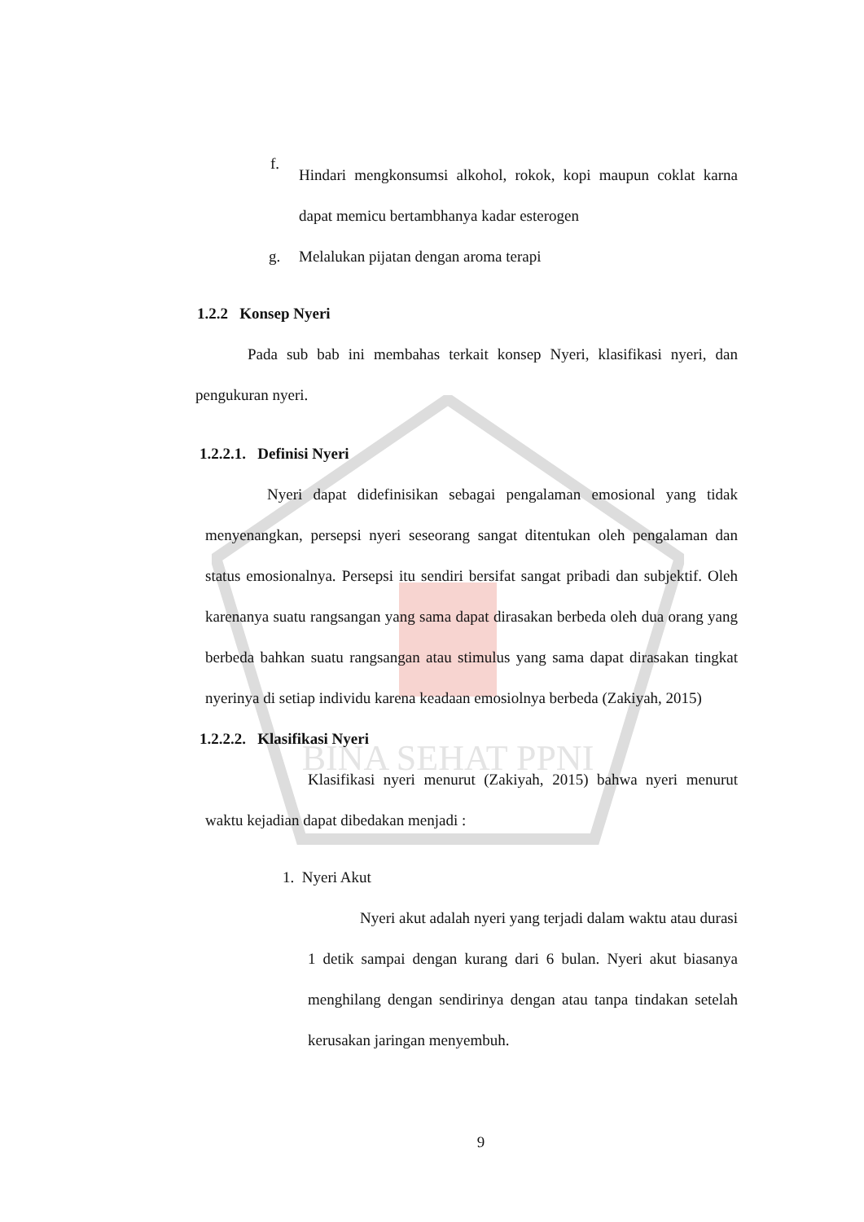BINA SEHAT PPNI
f.
Hindari mengkonsumsi alkohol, rokok, kopi maupun coklat karna dapat memicu bertambhanya kadar esterogen
g. Melalukan pijatan dengan aroma terapi
1.2.2 Konsep Nyeri
Pada sub bab ini membahas terkait konsep Nyeri, klasifikasi nyeri, dan pengukuran nyeri.
1.2.2.1. Definisi Nyeri
Nyeri dapat didefinisikan sebagai pengalaman emosional yang tidak menyenangkan, persepsi nyeri seseorang sangat ditentukan oleh pengalaman dan status emosionalnya. Persepsi itu sendiri bersifat sangat pribadi dan subjektif. Oleh karenanya suatu rangsangan yang sama dapat dirasakan berbeda oleh dua orang yang berbeda bahkan suatu rangsangan atau stimulus yang sama dapat dirasakan tingkat nyerinya di setiap individu karena keadaan emosiolnya berbeda (Zakiyah, 2015)
1.2.2.2. Klasifikasi Nyeri
Klasifikasi nyeri menurut (Zakiyah, 2015) bahwa nyeri menurut waktu kejadian dapat dibedakan menjadi :
1. Nyeri Akut
Nyeri akut adalah nyeri yang terjadi dalam waktu atau durasi 1 detik sampai dengan kurang dari 6 bulan. Nyeri akut biasanya menghilang dengan sendirinya dengan atau tanpa tindakan setelah kerusakan jaringan menyembuh.
9